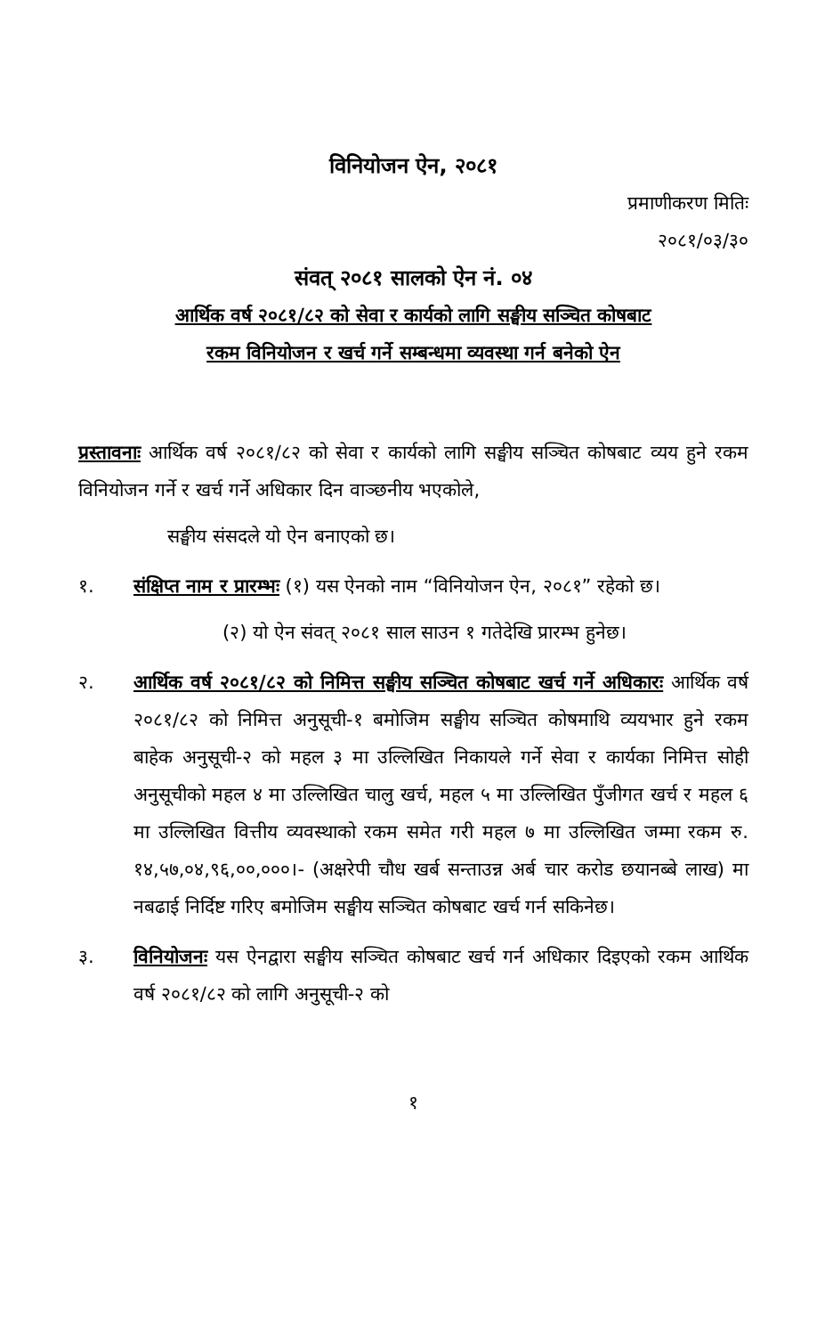विनियोजन ऐन, २०८१
प्रमाणीकरण मितिः
२०८१/०३/३०
संवत् २०८१ सालको ऐन नं. ०४
आर्थिक वर्ष २०८१/८२ को सेवा र कार्यको लागि सङ्घीय सञ्चित कोषबाट
रकम विनियोजन र खर्च गर्ने सम्बन्धमा व्यवस्था गर्न बनेको ऐन
प्रस्तावनाः आर्थिक वर्ष २०८१/८२ को सेवा र कार्यको लागि सङ्घीय सञ्चित कोषबाट व्यय हुने रकम विनियोजन गर्ने र खर्च गर्ने अधिकार दिन वाञ्छनीय भएकोले,
सङ्घीय संसदले यो ऐन बनाएको छ।
१. संक्षिप्त नाम र प्रारम्भः (१) यस ऐनको नाम “विनियोजन ऐन, २०८१” रहेको छ।
(२) यो ऐन संवत् २०८१ साल साउन १ गतेदेखि प्रारम्भ हुनेछ।
२. आर्थिक वर्ष २०८१/८२ को निमित्त सङ्घीय सञ्चित कोषबाट खर्च गर्ने अधिकारः आर्थिक वर्ष २०८१/८२ को निमित्त अनुसूची-१ बमोजिम सङ्घीय सञ्चित कोषमाथि व्ययभार हुने रकम बाहेक अनुसूची-२ को महल ३ मा उल्लिखित निकायले गर्ने सेवा र कार्यका निमित्त सोही अनुसूचीको महल ४ मा उल्लिखित चालु खर्च, महल ५ मा उल्लिखित पुँजीगत खर्च र महल ६ मा उल्लिखित वित्तीय व्यवस्थाको रकम समेत गरी महल ७ मा उल्लिखित जम्मा रकम रु. १४,५७,०४,९६,००,०००।- (अक्षरेपी चौध खर्ब सन्ताउन्न अर्ब चार करोड छयानब्बे लाख) मा नबढाई निर्दिष्ट गरिए बमोजिम सङ्घीय सञ्चित कोषबाट खर्च गर्न सकिनेछ।
३. विनियोजनः यस ऐनद्वारा सङ्घीय सञ्चित कोषबाट खर्च गर्न अधिकार दिइएको रकम आर्थिक वर्ष २०८१/८२ को लागि अनुसूची-२ को
१